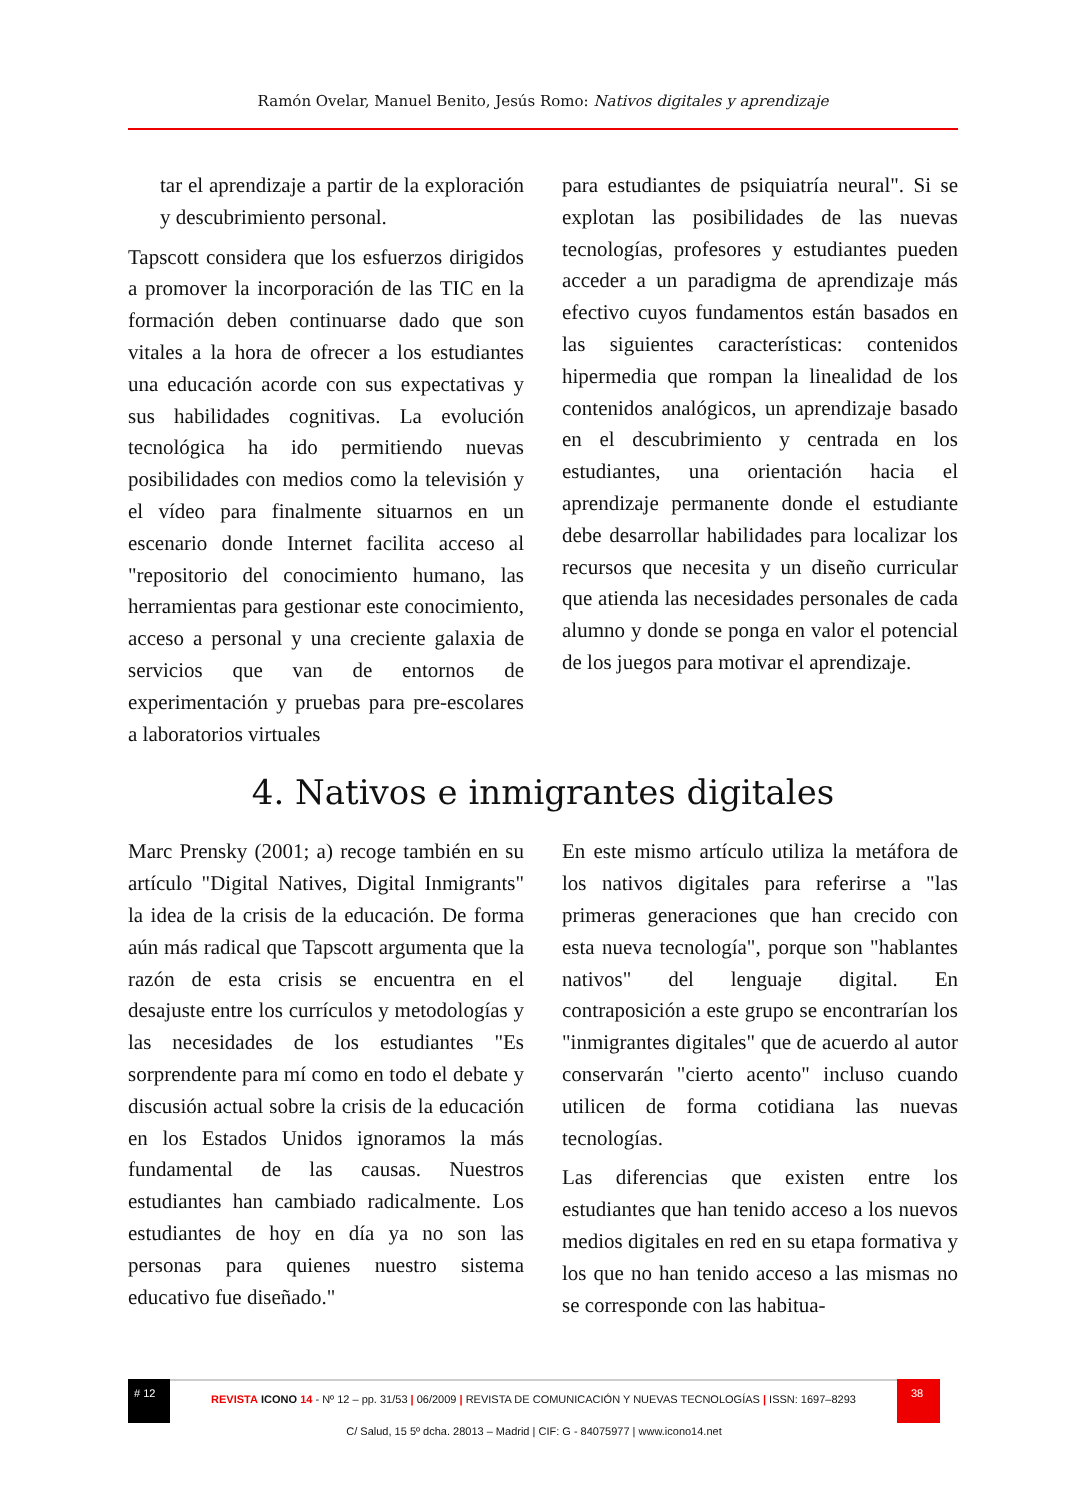Ramón Ovelar, Manuel Benito, Jesús Romo: Nativos digitales y aprendizaje
tar el aprendizaje a partir de la exploración y descubrimiento personal.
Tapscott considera que los esfuerzos dirigidos a promover la incorporación de las TIC en la formación deben continuarse dado que son vitales a la hora de ofrecer a los estudiantes una educación acorde con sus expectativas y sus habilidades cognitivas. La evolución tecnológica ha ido permitiendo nuevas posibilidades con medios como la televisión y el vídeo para finalmente situarnos en un escenario donde Internet facilita acceso al "repositorio del conocimiento humano, las herramientas para gestionar este conocimiento, acceso a personal y una creciente galaxia de servicios que van de entornos de experimentación y pruebas para pre-escolares a laboratorios virtuales
para estudiantes de psiquiatría neural". Si se explotan las posibilidades de las nuevas tecnologías, profesores y estudiantes pueden acceder a un paradigma de aprendizaje más efectivo cuyos fundamentos están basados en las siguientes características: contenidos hipermedia que rompan la linealidad de los contenidos analógicos, un aprendizaje basado en el descubrimiento y centrada en los estudiantes, una orientación hacia el aprendizaje permanente donde el estudiante debe desarrollar habilidades para localizar los recursos que necesita y un diseño curricular que atienda las necesidades personales de cada alumno y donde se ponga en valor el potencial de los juegos para motivar el aprendizaje.
4. Nativos e inmigrantes digitales
Marc Prensky (2001; a) recoge también en su artículo "Digital Natives, Digital Inmigrants" la idea de la crisis de la educación. De forma aún más radical que Tapscott argumenta que la razón de esta crisis se encuentra en el desajuste entre los currículos y metodologías y las necesidades de los estudiantes "Es sorprendente para mí como en todo el debate y discusión actual sobre la crisis de la educación en los Estados Unidos ignoramos la más fundamental de las causas. Nuestros estudiantes han cambiado radicalmente. Los estudiantes de hoy en día ya no son las personas para quienes nuestro sistema educativo fue diseñado."
En este mismo artículo utiliza la metáfora de los nativos digitales para referirse a "las primeras generaciones que han crecido con esta nueva tecnología", porque son "hablantes nativos" del lenguaje digital. En contraposición a este grupo se encontrarían los "inmigrantes digitales" que de acuerdo al autor conservarán "cierto acento" incluso cuando utilicen de forma cotidiana las nuevas tecnologías.
Las diferencias que existen entre los estudiantes que han tenido acceso a los nuevos medios digitales en red en su etapa formativa y los que no han tenido acceso a las mismas no se corresponde con las habitua-
# 12
REVISTA ICONO 14 - Nº 12 – pp. 31/53 | 06/2009 | REVISTA DE COMUNICACIÓN Y NUEVAS TECNOLOGÍAS | ISSN: 1697–8293
38
C/ Salud, 15 5º dcha. 28013 – Madrid | CIF: G - 84075977 | www.icono14.net